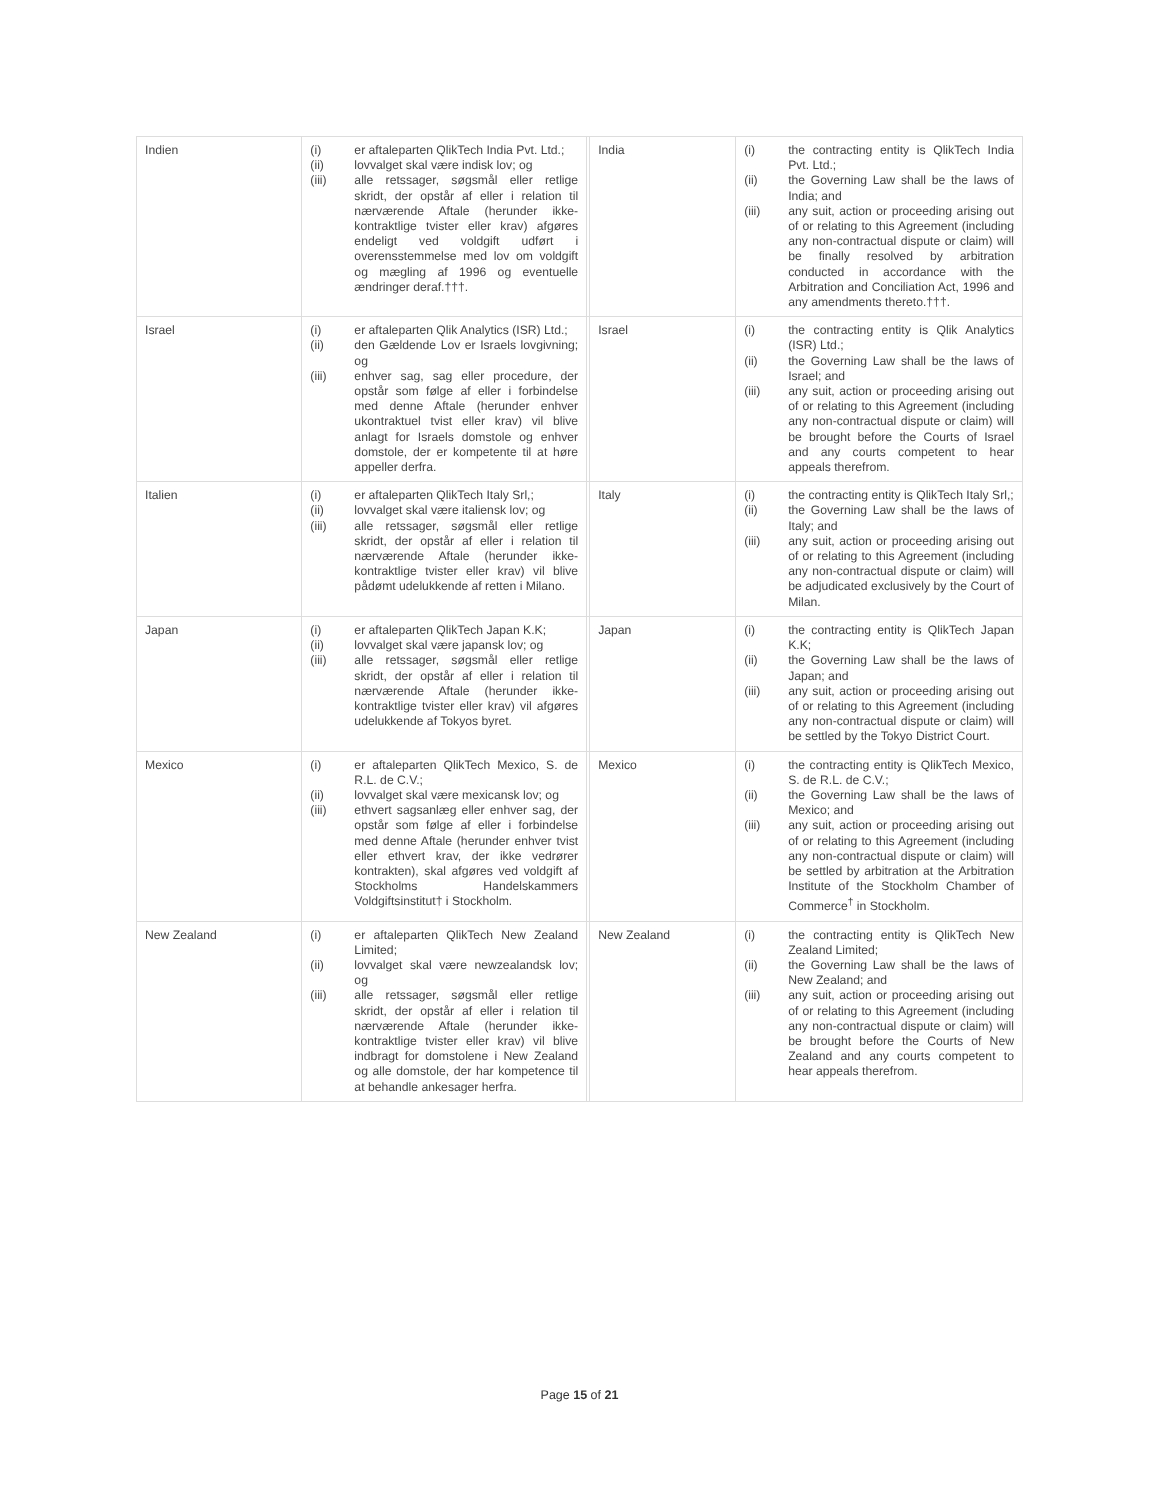| Indien | (i) er aftaleparten QlikTech India Pvt. Ltd.; (ii) lovvalget skal være indisk lov; og (iii) alle retssager, søgsmål eller retlige skridt, der opstår af eller i relation til nærværende Aftale (herunder ikke-kontraktlige tvister eller krav) afgøres endeligt ved voldgift udført i overensstemmelse med lov om voldgift og mægling af 1996 og eventuelle ændringer deraf.†††. | | India | (i) the contracting entity is QlikTech India Pvt. Ltd.; (ii) the Governing Law shall be the laws of India; and (iii) any suit, action or proceeding arising out of or relating to this Agreement (including any non-contractual dispute or claim) will be finally resolved by arbitration conducted in accordance with the Arbitration and Conciliation Act, 1996 and any amendments thereto.†††. |
| Israel | (i) er aftaleparten Qlik Analytics (ISR) Ltd.; (ii) den Gældende Lov er Israels lovgivning; og (iii) enhver sag, sag eller procedure, der opstår som følge af eller i forbindelse med denne Aftale (herunder enhver ukontraktuel tvist eller krav) vil blive anlagt for Israels domstole og enhver domstole, der er kompetente til at høre appeller derfra. | | Israel | (i) the contracting entity is Qlik Analytics (ISR) Ltd.; (ii) the Governing Law shall be the laws of Israel; and (iii) any suit, action or proceeding arising out of or relating to this Agreement (including any non-contractual dispute or claim) will be brought before the Courts of Israel and any courts competent to hear appeals therefrom. |
| Italien | (i) er aftaleparten QlikTech Italy Srl,; (ii) lovvalget skal være italiensk lov; og (iii) alle retssager, søgsmål eller retlige skridt, der opstår af eller i relation til nærværende Aftale (herunder ikke-kontraktlige tvister eller krav) vil blive pådømt udelukkende af retten i Milano. | | Italy | (i) the contracting entity is QlikTech Italy Srl,; (ii) the Governing Law shall be the laws of Italy; and (iii) any suit, action or proceeding arising out of or relating to this Agreement (including any non-contractual dispute or claim) will be adjudicated exclusively by the Court of Milan. |
| Japan | (i) er aftaleparten QlikTech Japan K.K; (ii) lovvalget skal være japansk lov; og (iii) alle retssager, søgsmål eller retlige skridt, der opstår af eller i relation til nærværende Aftale (herunder ikke-kontraktlige tvister eller krav) vil afgøres udelukkende af Tokyos byret. | | Japan | (i) the contracting entity is QlikTech Japan K.K; (ii) the Governing Law shall be the laws of Japan; and (iii) any suit, action or proceeding arising out of or relating to this Agreement (including any non-contractual dispute or claim) will be settled by the Tokyo District Court. |
| Mexico | (i) er aftaleparten QlikTech Mexico, S. de R.L. de C.V.; (ii) lovvalget skal være mexicansk lov; og (iii) ethvert sagsanlæg eller enhver sag, der opstår som følge af eller i forbindelse med denne Aftale (herunder enhver tvist eller ethvert krav, der ikke vedrører kontrakten), skal afgøres ved voldgift af Stockholms Handelskammers Voldgiftsinstitut† i Stockholm. | | Mexico | (i) the contracting entity is QlikTech Mexico, S. de R.L. de C.V.; (ii) the Governing Law shall be the laws of Mexico; and (iii) any suit, action or proceeding arising out of or relating to this Agreement (including any non-contractual dispute or claim) will be settled by arbitration at the Arbitration Institute of the Stockholm Chamber of Commerce<sup>†</sup> in Stockholm. |
| New Zealand | (i) er aftaleparten QlikTech New Zealand Limited; (ii) lovvalget skal være newzealandsk lov; og (iii) alle retssager, søgsmål eller retlige skridt, der opstår af eller i relation til nærværende Aftale (herunder ikke-kontraktlige tvister eller krav) vil blive indbragt for domstolene i New Zealand og alle domstole, der har kompetence til at behandle ankesager herfra. | | New Zealand | (i) the contracting entity is QlikTech New Zealand Limited; (ii) the Governing Law shall be the laws of New Zealand; and (iii) any suit, action or proceeding arising out of or relating to this Agreement (including any non-contractual dispute or claim) will be brought before the Courts of New Zealand and any courts competent to hear appeals therefrom. |
Page 15 of 21